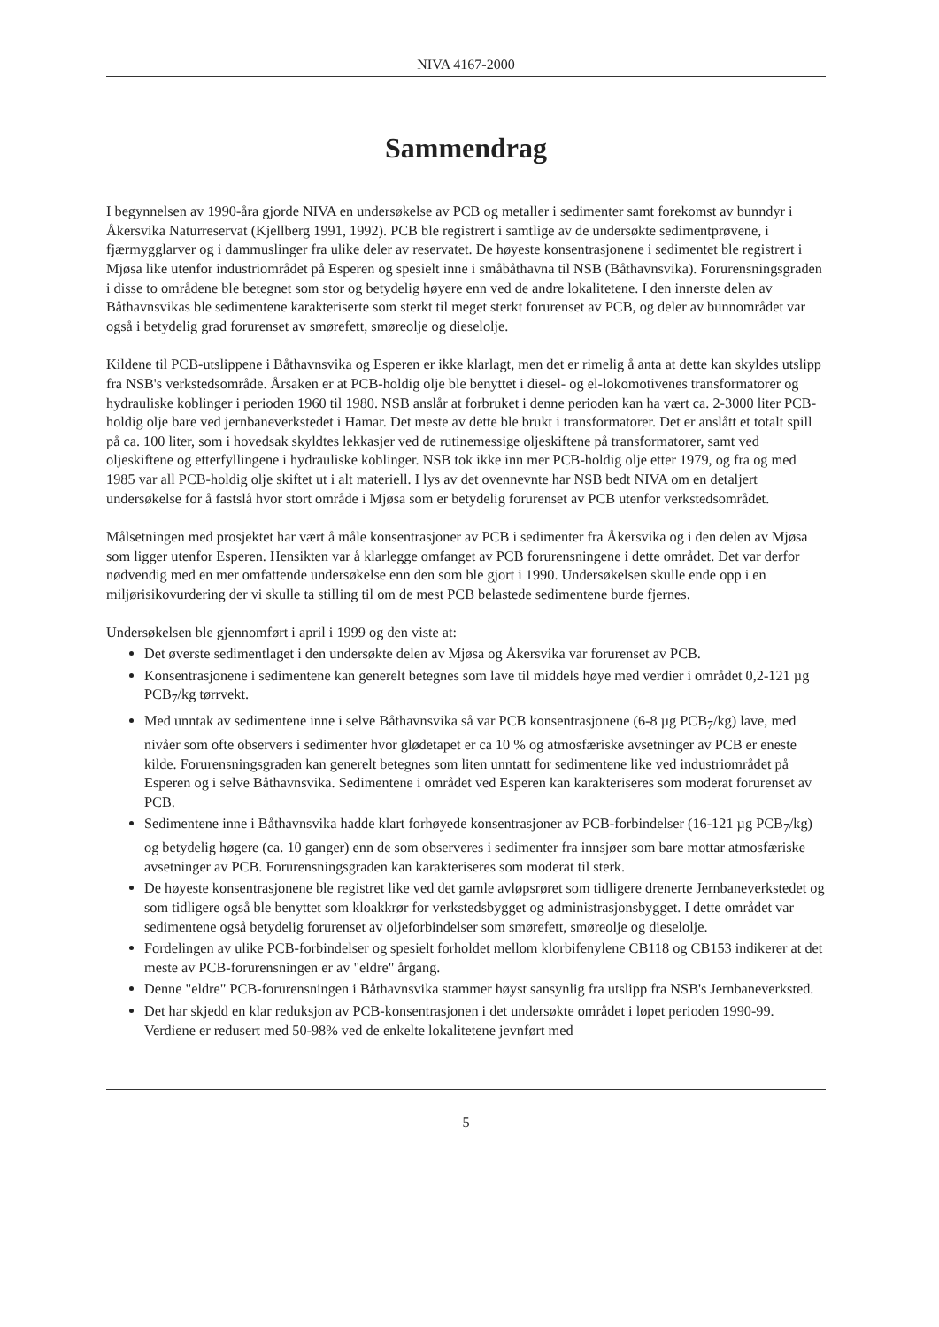NIVA 4167-2000
Sammendrag
I begynnelsen av 1990-åra gjorde NIVA en undersøkelse av PCB og metaller i sedimenter samt forekomst av bunndyr i Åkersvika Naturreservat (Kjellberg 1991, 1992). PCB ble registrert i samtlige av de undersøkte sedimentprøvene, i fjærmygglarver og i dammuslinger fra ulike deler av reservatet. De høyeste konsentrasjonene i sedimentet ble registrert i Mjøsa like utenfor industriområdet på Esperen og spesielt inne i småbåthavna til NSB (Båthavnsvika). Forurensningsgraden i disse to områdene ble betegnet som stor og betydelig høyere enn ved de andre lokalitetene. I den innerste delen av Båthavnsvikas ble sedimentene karakteriserte som sterkt til meget sterkt forurenset av PCB, og deler av bunnområdet var også i betydelig grad forurenset av smørefett, smøreolje og dieselolje.
Kildene til PCB-utslippene i Båthavnsvika og Esperen er ikke klarlagt, men det er rimelig å anta at dette kan skyldes utslipp fra NSB's verkstedsområde. Årsaken er at PCB-holdig olje ble benyttet i diesel- og el-lokomotivenes transformatorer og hydrauliske koblinger i perioden 1960 til 1980. NSB anslår at forbruket i denne perioden kan ha vært ca. 2-3000 liter PCB-holdig olje bare ved jernbaneverkstedet i Hamar. Det meste av dette ble brukt i transformatorer. Det er anslått et totalt spill på ca. 100 liter, som i hovedsak skyldtes lekkasjer ved de rutinemessige oljeskiftene på transformatorer, samt ved oljeskiftene og etterfyllingene i hydrauliske koblinger. NSB tok ikke inn mer PCB-holdig olje etter 1979, og fra og med 1985 var all PCB-holdig olje skiftet ut i alt materiell. I lys av det ovennevnte har NSB bedt NIVA om en detaljert undersøkelse for å fastslå hvor stort område i Mjøsa som er betydelig forurenset av PCB utenfor verkstedsområdet.
Målsetningen med prosjektet har vært å måle konsentrasjoner av PCB i sedimenter fra Åkersvika og i den delen av Mjøsa som ligger utenfor Esperen. Hensikten var å klarlegge omfanget av PCB forurensningene i dette området. Det var derfor nødvendig med en mer omfattende undersøkelse enn den som ble gjort i 1990. Undersøkelsen skulle ende opp i en miljørisikovurdering der vi skulle ta stilling til om de mest PCB belastede sedimentene burde fjernes.
Undersøkelsen ble gjennomført i april i 1999 og den viste at:
Det øverste sedimentlaget i den undersøkte delen av Mjøsa og Åkersvika var forurenset av PCB.
Konsentrasjonene i sedimentene kan generelt betegnes som lave til middels høye med verdier i området 0,2-121 µg PCB<sub>7</sub>/kg tørrvekt.
Med unntak av sedimentene inne i selve Båthavnsvika så var PCB konsentrasjonene (6-8 µg PCB<sub>7</sub>/kg) lave, med nivåer som ofte observers i sedimenter hvor glødetapet er ca 10 % og atmosfæriske avsetninger av PCB er eneste kilde. Forurensningsgraden kan generelt betegnes som liten unntatt for sedimentene like ved industriområdet på Esperen og i selve Båthavnsvika. Sedimentene i området ved Esperen kan karakteriseres som moderat forurenset av PCB.
Sedimentene inne i Båthavnsvika hadde klart forhøyede konsentrasjoner av PCB-forbindelser (16-121 µg PCB<sub>7</sub>/kg) og betydelig høgere (ca. 10 ganger) enn de som observeres i sedimenter fra innsjøer som bare mottar atmosfæriske avsetninger av PCB. Forurensningsgraden kan karakteriseres som moderat til sterk.
De høyeste konsentrasjonene ble registret like ved det gamle avløpsrøret som tidligere drenerte Jernbaneverkstedet og som tidligere også ble benyttet som kloakkrør for verkstedsbygget og administrasjonsbygget. I dette området var sedimentene også betydelig forurenset av oljeforbindelser som smørefett, smøreolje og dieselolje.
Fordelingen av ulike PCB-forbindelser og spesielt forholdet mellom klorbifenylene CB118 og CB153 indikerer at det meste av PCB-forurensningen er av "eldre" årgang.
Denne "eldre" PCB-forurensningen i Båthavnsvika stammer høyst sansynlig fra utslipp fra NSB's Jernbaneverksted.
Det har skjedd en klar reduksjon av PCB-konsentrasjonen i det undersøkte området i løpet perioden 1990-99. Verdiene er redusert med 50-98% ved de enkelte lokalitetene jevnført med
5